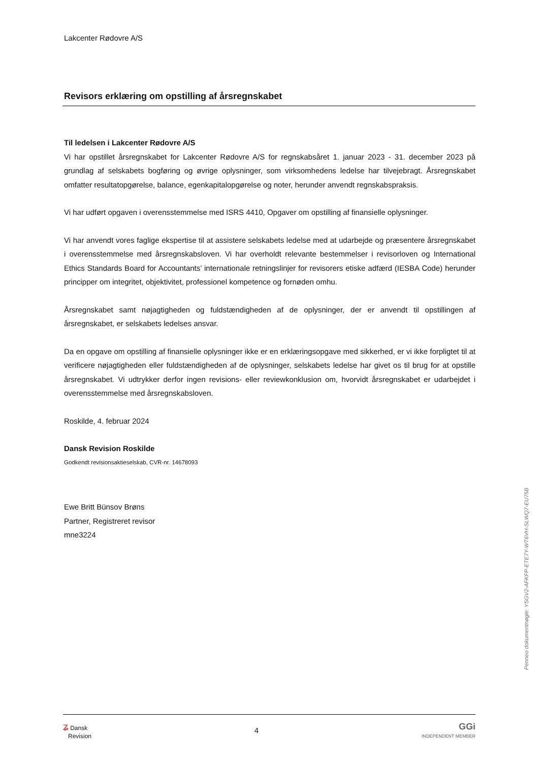Lakcenter Rødovre A/S
Revisors erklæring om opstilling af årsregnskabet
Til ledelsen i Lakcenter Rødovre A/S
Vi har opstillet årsregnskabet for Lakcenter Rødovre A/S for regnskabsåret 1. januar 2023 - 31. december 2023 på grundlag af selskabets bogføring og øvrige oplysninger, som virksomhedens ledelse har tilvejebragt. Årsregnskabet omfatter resultatopgørelse, balance, egenkapitalopgørelse og noter, herunder anvendt regnskabspraksis.
Vi har udført opgaven i overensstemmelse med ISRS 4410, Opgaver om opstilling af finansielle oplysninger.
Vi har anvendt vores faglige ekspertise til at assistere selskabets ledelse med at udarbejde og præsentere årsregnskabet i overensstemmelse med årsregnskabsloven. Vi har overholdt relevante bestemmelser i revisorloven og International Ethics Standards Board for Accountants’ internationale retningslinjer for revisorers etiske adfærd (IESBA Code) herunder principper om integritet, objektivitet, professionel kompetence og fornøden omhu.
Årsregnskabet samt nøjagtigheden og fuldstændigheden af de oplysninger, der er anvendt til opstillingen af årsregnskabet, er selskabets ledelses ansvar.
Da en opgave om opstilling af finansielle oplysninger ikke er en erklæringsopgave med sikkerhed, er vi ikke forpligtet til at verificere nøjagtigheden eller fuldstændigheden af de oplysninger, selskabets ledelse har givet os til brug for at opstille årsregnskabet. Vi udtrykker derfor ingen revisions- eller reviewkonklusion om, hvorvidt årsregnskabet er udarbejdet i overensstemmelse med årsregnskabsloven.
Roskilde, 4. februar 2024
Dansk Revision Roskilde
Godkendt revisionsaktieselskab, CVR-nr. 14678093
Ewe Britt Bünsov Brøns
Partner, Registreret revisor
mne3224
Penneo dokumentnøgle: YSGV2-AFKFP-ETE7Y-WT6VH-SLWQ7-EU75B
ʑ Dansk
Revision
4
GGi
INDEPENDENT MEMBER